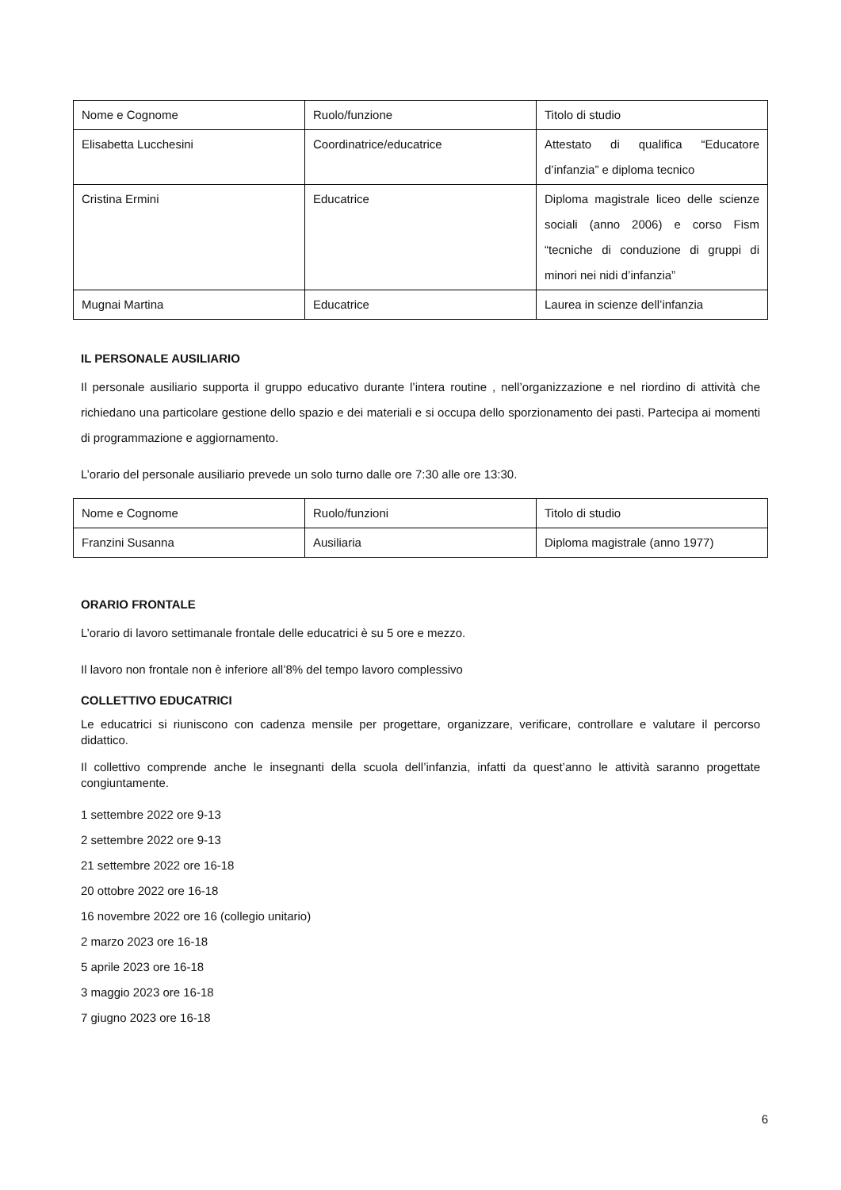| Nome e Cognome | Ruolo/funzione | Titolo di studio |
| Elisabetta Lucchesini | Coordinatrice/educatrice | Attestato di qualifica “Educatore d’infanzia” e diploma tecnico |
| Cristina Ermini | Educatrice | Diploma magistrale liceo delle scienze sociali (anno 2006) e corso Fism “tecniche di conduzione di gruppi di minori nei nidi d’infanzia” |
| Mugnai Martina | Educatrice | Laurea in scienze dell’infanzia |
IL PERSONALE AUSILIARIO
Il personale ausiliario supporta il gruppo educativo durante l’intera routine , nell’organizzazione e nel riordino di attività che richiedano una particolare gestione dello spazio e dei materiali e si occupa dello sporzionamento dei pasti. Partecipa ai momenti di programmazione e aggiornamento.
L’orario del personale ausiliario prevede un solo turno dalle ore 7:30 alle ore 13:30.
| Nome e Cognome | Ruolo/funzioni | Titolo di studio |
| Franzini Susanna | Ausiliaria | Diploma magistrale (anno 1977) |
ORARIO FRONTALE
L’orario di lavoro settimanale frontale delle educatrici è su 5 ore e mezzo.
Il lavoro non frontale non è inferiore all’8% del tempo lavoro complessivo
COLLETTIVO EDUCATRICI
Le educatrici si riuniscono con cadenza mensile per progettare, organizzare, verificare, controllare e valutare il percorso didattico.
Il collettivo comprende anche le insegnanti della scuola dell’infanzia, infatti da quest’anno le attività saranno progettate congiuntamente.
1 settembre 2022 ore 9-13
2 settembre 2022 ore 9-13
21 settembre 2022 ore 16-18
20 ottobre 2022 ore 16-18
16 novembre 2022 ore 16 (collegio unitario)
2 marzo 2023 ore 16-18
5 aprile 2023 ore 16-18
3 maggio 2023 ore 16-18
7 giugno 2023 ore 16-18
6